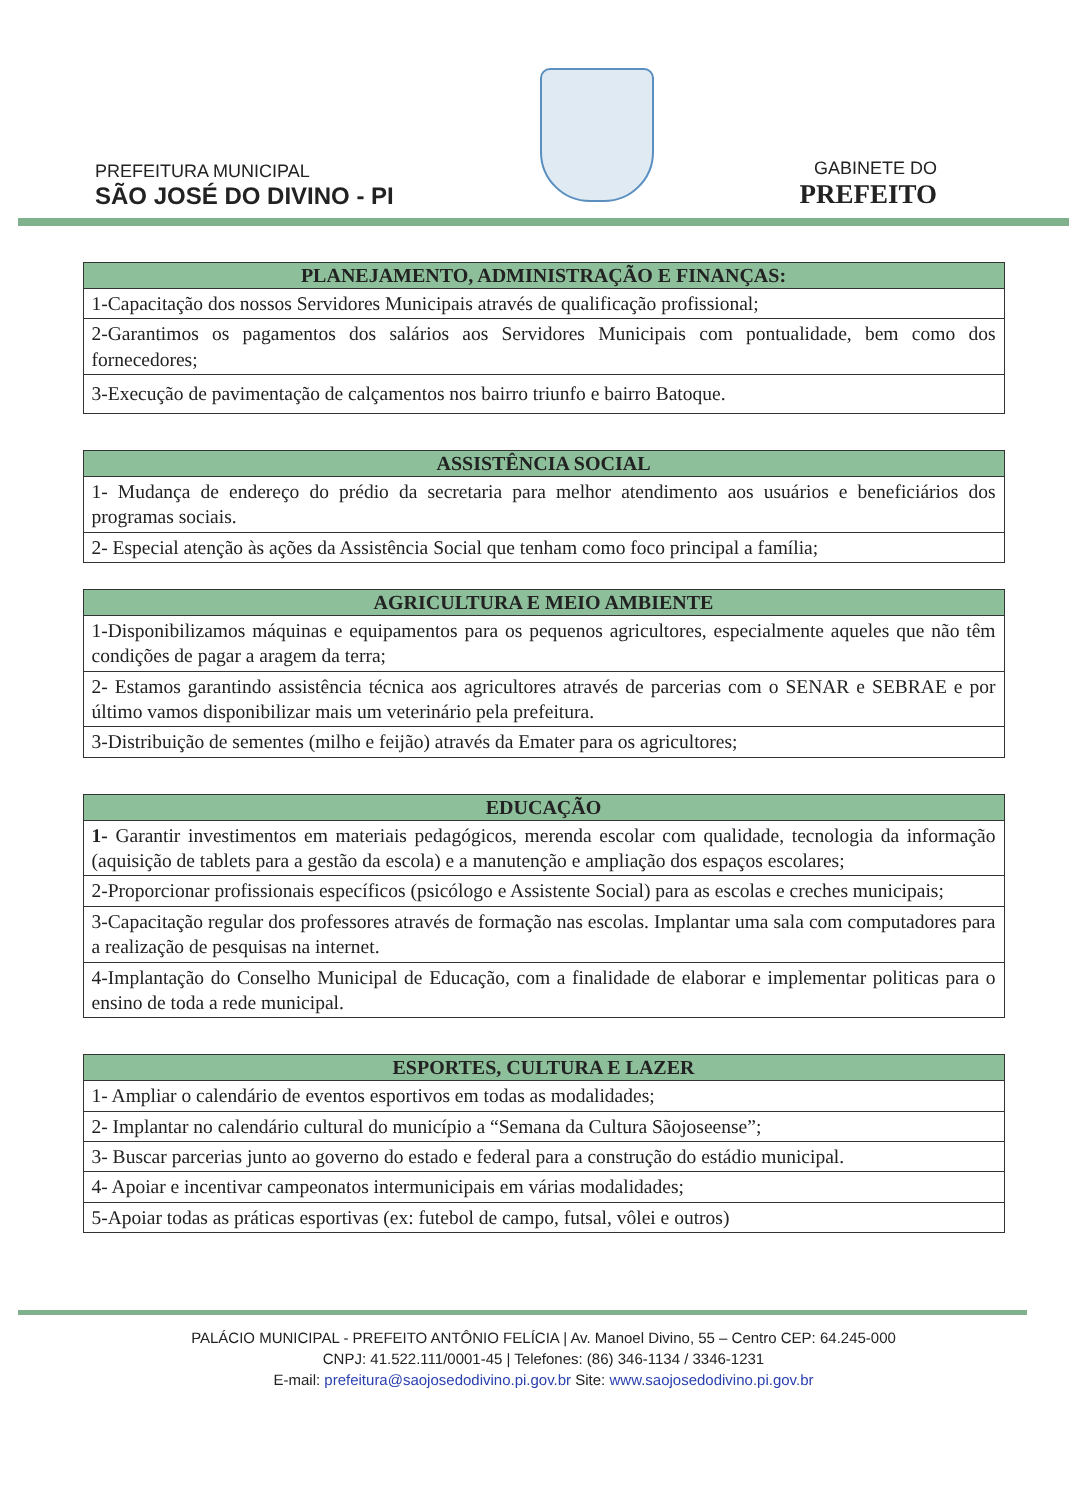PREFEITURA MUNICIPAL
SÃO JOSÉ DO DIVINO - PI
GABINETE DO
PREFEITO
| PLANEJAMENTO, ADMINISTRAÇÃO E FINANÇAS: |
| --- |
| 1-Capacitação dos nossos Servidores Municipais através de qualificação profissional; |
| 2-Garantimos os pagamentos dos salários aos Servidores Municipais com pontualidade, bem como dos fornecedores; |
| 3-Execução de pavimentação de calçamentos nos bairro triunfo e bairro Batoque. |
| ASSISTÊNCIA SOCIAL |
| --- |
| 1- Mudança de endereço do prédio da secretaria para melhor atendimento aos usuários e beneficiários dos programas sociais. |
| 2- Especial atenção às ações da Assistência Social que tenham como foco principal a família; |
| AGRICULTURA E MEIO AMBIENTE |
| --- |
| 1-Disponibilizamos máquinas e equipamentos para os pequenos agricultores, especialmente aqueles que não têm condições de pagar a aragem da terra; |
| 2- Estamos garantindo assistência técnica aos agricultores através de parcerias com o SENAR e SEBRAE e por último vamos disponibilizar mais um veterinário pela prefeitura. |
| 3-Distribuição de sementes (milho e feijão) através da Emater para os agricultores; |
| EDUCAÇÃO |
| --- |
| 1- Garantir investimentos em materiais pedagógicos, merenda escolar com qualidade, tecnologia da informação (aquisição de tablets para a gestão da escola) e a manutenção e ampliação dos espaços escolares; |
| 2-Proporcionar profissionais específicos (psicólogo e Assistente Social) para as escolas e creches municipais; |
| 3-Capacitação regular dos professores através de formação nas escolas. Implantar uma sala com computadores para a realização de pesquisas na internet. |
| 4-Implantação do Conselho Municipal de Educação, com a finalidade de elaborar e implementar politicas para o ensino de toda a rede municipal. |
| ESPORTES, CULTURA E LAZER |
| --- |
| 1- Ampliar o calendário de eventos esportivos em todas as modalidades; |
| 2- Implantar no calendário cultural do município a “Semana da Cultura Sãojoseense”; |
| 3- Buscar parcerias junto ao governo do estado e federal para a construção do estádio municipal. |
| 4- Apoiar e incentivar campeonatos intermunicipais em várias modalidades; |
| 5-Apoiar todas as práticas esportivas (ex: futebol de campo, futsal, vôlei e outros) |
PALÁCIO MUNICIPAL - PREFEITO ANTÔNIO FELÍCIA | Av. Manoel Divino, 55 – Centro CEP: 64.245-000
CNPJ: 41.522.111/0001-45 | Telefones: (86) 346-1134 / 3346-1231
E-mail: prefeitura@saojosedodivino.pi.gov.br Site: www.saojosedodivino.pi.gov.br